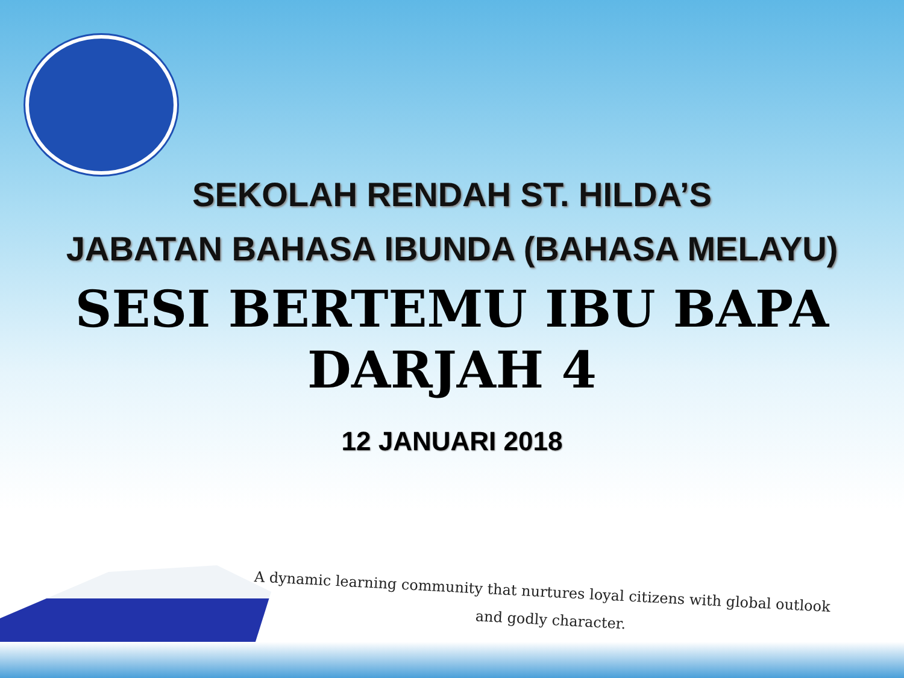SEKOLAH RENDAH ST. HILDA’S
JABATAN BAHASA IBUNDA (BAHASA MELAYU)
SESI BERTEMU IBU BAPA
DARJAH 4
12 JANUARI 2018
A dynamic learning community that nurtures loyal citizens with global outlook
and godly character.